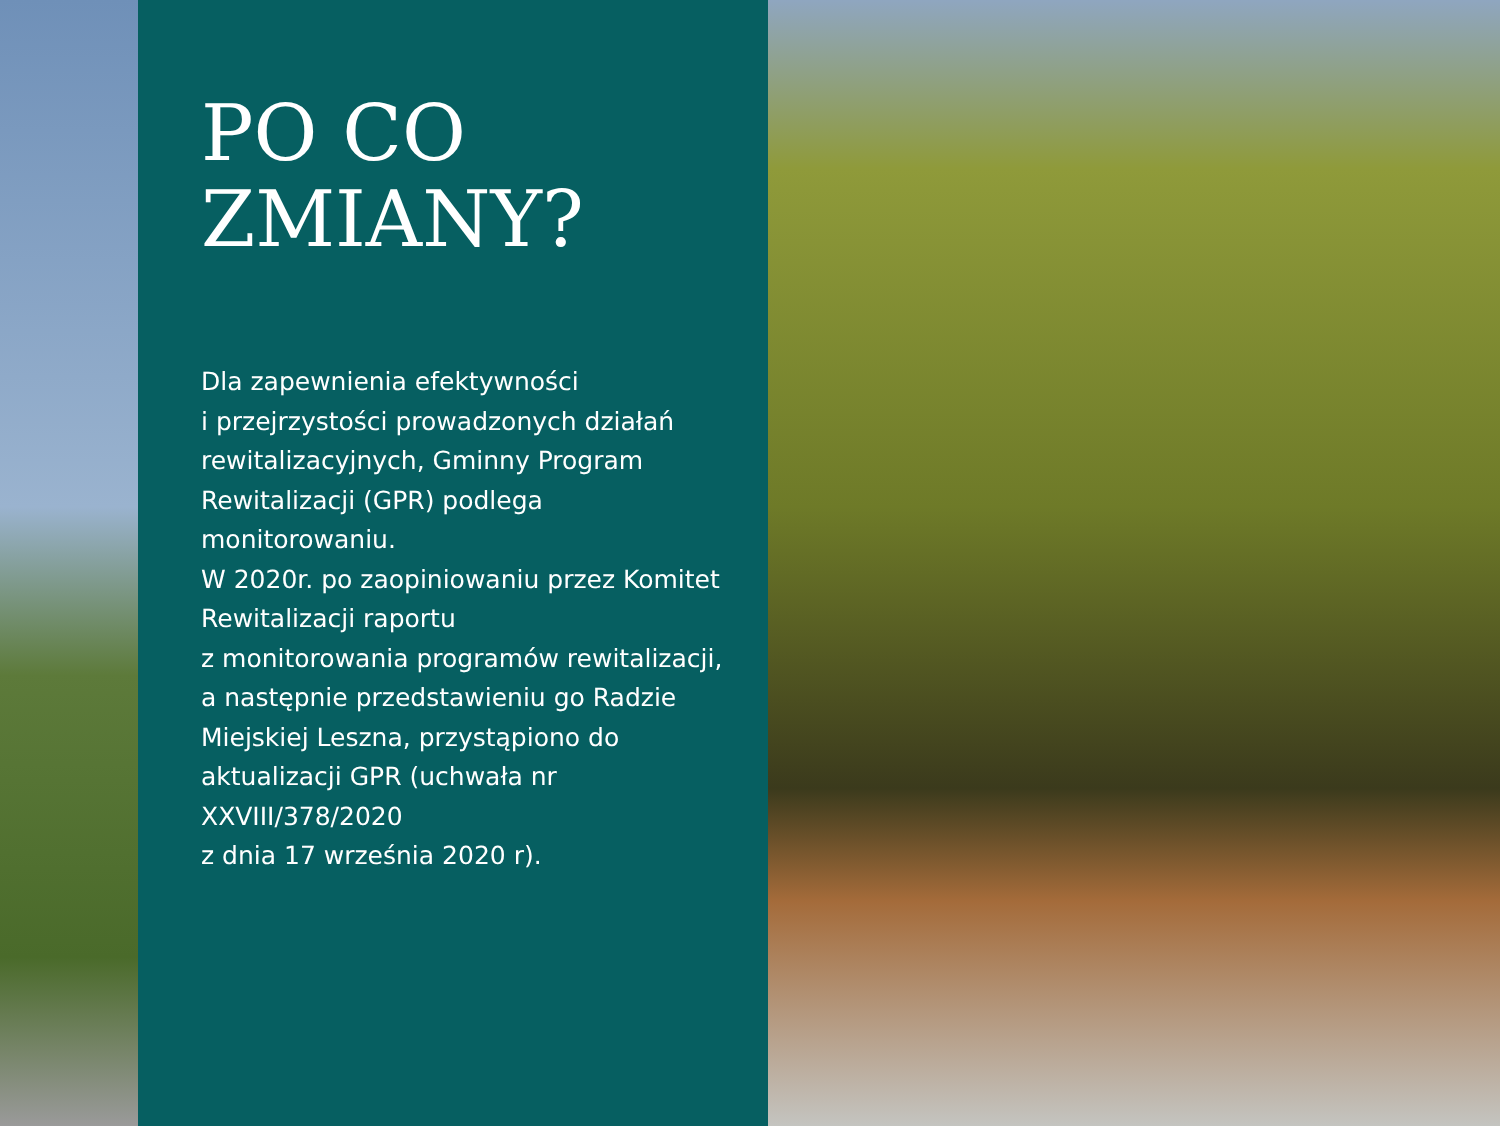PO CO
ZMIANY?
Dla zapewnienia efektywności
i przejrzystości prowadzonych działań rewitalizacyjnych, Gminny Program Rewitalizacji (GPR) podlega monitorowaniu.
W 2020r. po zaopiniowaniu przez Komitet Rewitalizacji raportu
z monitorowania programów rewitalizacji, a następnie przedstawieniu go Radzie Miejskiej Leszna, przystąpiono do aktualizacji GPR (uchwała nr XXVIII/378/2020
z dnia 17 września 2020 r).